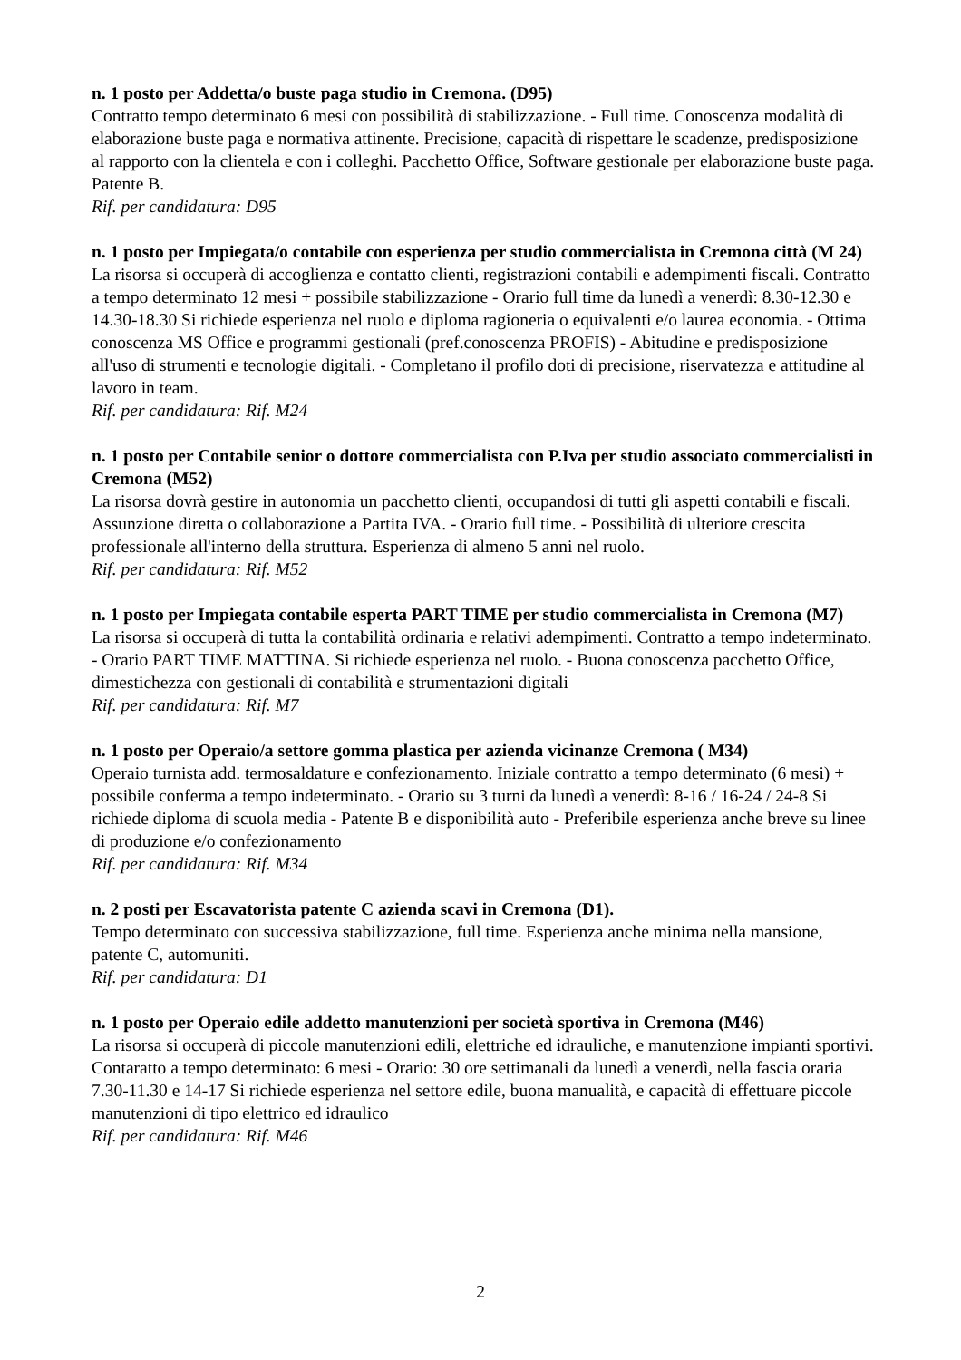n. 1 posto per Addetta/o buste paga studio in Cremona. (D95)
Contratto tempo determinato 6 mesi con possibilità di stabilizzazione. - Full time. Conoscenza modalità di elaborazione buste paga e normativa attinente. Precisione, capacità di rispettare le scadenze, predisposizione al rapporto con la clientela e con i colleghi. Pacchetto Office, Software gestionale per elaborazione buste paga. Patente B.
Rif. per candidatura: D95
n. 1 posto per Impiegata/o contabile con esperienza per studio commercialista in Cremona città (M 24)
La risorsa si occuperà di accoglienza e contatto clienti, registrazioni contabili e adempimenti fiscali. Contratto a tempo determinato 12 mesi + possibile stabilizzazione - Orario full time da lunedì a venerdì: 8.30-12.30 e 14.30-18.30 Si richiede esperienza nel ruolo e diploma ragioneria o equivalenti e/o laurea economia. - Ottima conoscenza MS Office e programmi gestionali (pref.conoscenza PROFIS) - Abitudine e predisposizione all'uso di strumenti e tecnologie digitali. - Completano il profilo doti di precisione, riservatezza e attitudine al lavoro in team.
Rif. per candidatura: Rif. M24
n. 1 posto per Contabile senior o dottore commercialista con P.Iva per studio associato commercialisti in Cremona (M52)
La risorsa dovrà gestire in autonomia un pacchetto clienti, occupandosi di tutti gli aspetti contabili e fiscali. Assunzione diretta o collaborazione a Partita IVA. - Orario full time. - Possibilità di ulteriore crescita professionale all'interno della struttura. Esperienza di almeno 5 anni nel ruolo.
Rif. per candidatura: Rif. M52
n. 1 posto per Impiegata contabile esperta PART TIME per studio commercialista in Cremona (M7)
La risorsa si occuperà di tutta la contabilità ordinaria e relativi adempimenti. Contratto a tempo indeterminato. - Orario PART TIME MATTINA. Si richiede esperienza nel ruolo. - Buona conoscenza pacchetto Office, dimestichezza con gestionali di contabilità e strumentazioni digitali
Rif. per candidatura: Rif. M7
n. 1 posto per Operaio/a settore gomma plastica per azienda vicinanze Cremona ( M34)
Operaio turnista add. termosaldature e confezionamento. Iniziale contratto a tempo determinato (6 mesi) + possibile conferma a tempo indeterminato. - Orario su 3 turni da lunedì a venerdì: 8-16 / 16-24 / 24-8 Si richiede diploma di scuola media - Patente B e disponibilità auto - Preferibile esperienza anche breve su linee di produzione e/o confezionamento
Rif. per candidatura: Rif. M34
n. 2 posti per Escavatorista patente C azienda scavi in Cremona (D1).
Tempo determinato con successiva stabilizzazione, full time. Esperienza anche minima nella mansione, patente C, automuniti.
Rif. per candidatura: D1
n. 1 posto per Operaio edile addetto manutenzioni per società sportiva in Cremona (M46)
La risorsa si occuperà di piccole manutenzioni edili, elettriche ed idrauliche, e manutenzione impianti sportivi. Contaratto a tempo determinato: 6 mesi - Orario: 30 ore settimanali da lunedì a venerdì, nella fascia oraria 7.30-11.30 e 14-17 Si richiede esperienza nel settore edile, buona manualità, e capacità di effettuare piccole manutenzioni di tipo elettrico ed idraulico
Rif. per candidatura: Rif. M46
2